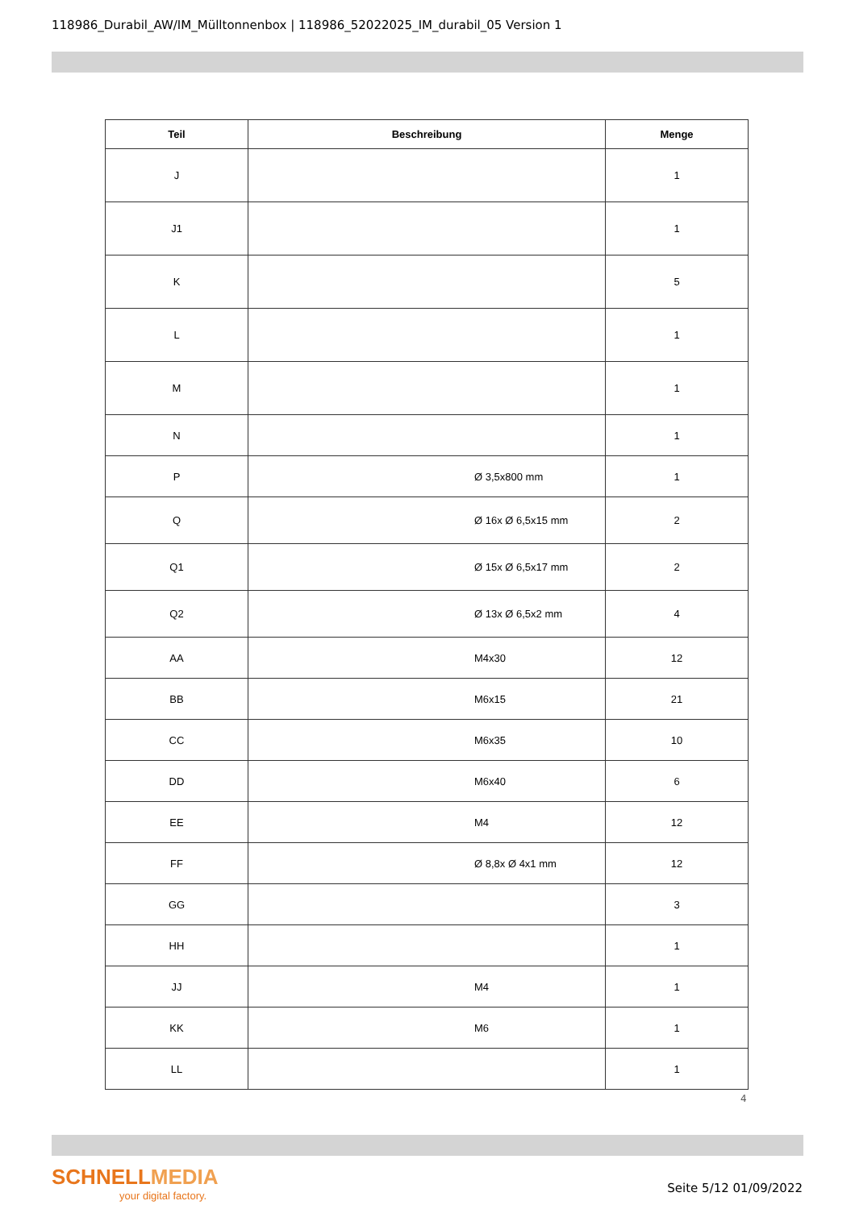118986_Durabil_AW/IM_Mülltonnenbox | 118986_52022025_IM_durabil_05 Version 1
| Teil | Beschreibung | Menge |
| --- | --- | --- |
| J | | 1 |
| J1 | | 1 |
| K | | 5 |
| L | | 1 |
| M | | 1 |
| N | | 1 |
| P | Ø 3,5x800 mm | 1 |
| Q | Ø 16x Ø 6,5x15 mm | 2 |
| Q1 | Ø 15x Ø 6,5x17 mm | 2 |
| Q2 | Ø 13x Ø 6,5x2 mm | 4 |
| AA | M4x30 | 12 |
| BB | M6x15 | 21 |
| CC | M6x35 | 10 |
| DD | M6x40 | 6 |
| EE | M4 | 12 |
| FF | Ø 8,8x Ø 4x1 mm | 12 |
| GG | | 3 |
| HH | | 1 |
| JJ | M4 | 1 |
| KK | M6 | 1 |
| LL | | 1 |
4
SCHNELLMEDIA
your digital factory.
Seite 5/12 01/09/2022